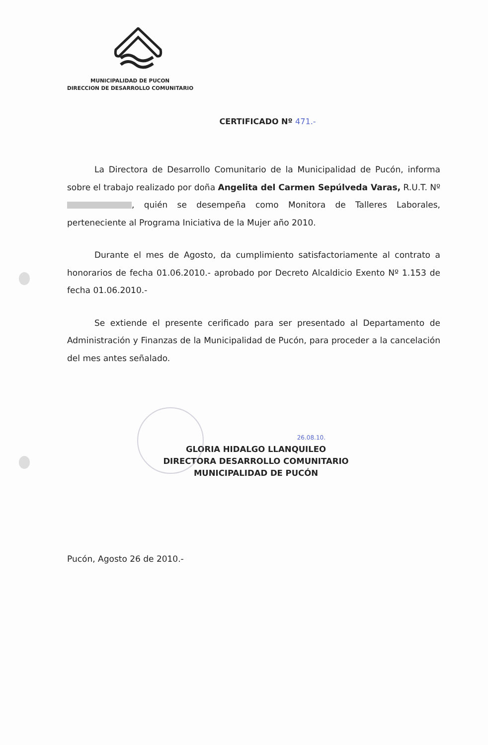MUNICIPALIDAD DE PUCON
DIRECCION DE DESARROLLO COMUNITARIO
CERTIFICADO Nº 471.-
La Directora de Desarrollo Comunitario de la Municipalidad de Pucón, informa sobre el trabajo realizado por doña Angelita del Carmen Sepúlveda Varas, R.U.T. Nº , quién se desempeña como Monitora de Talleres Laborales, perteneciente al Programa Iniciativa de la Mujer año 2010.
Durante el mes de Agosto, da cumplimiento satisfactoriamente al contrato a honorarios de fecha 01.06.2010.- aprobado por Decreto Alcaldicio Exento Nº 1.153 de fecha 01.06.2010.-
Se extiende el presente cerificado para ser presentado al Departamento de Administración y Finanzas de la Municipalidad de Pucón, para proceder a la cancelación del mes antes señalado.
26.08.10.
GLORIA HIDALGO LLANQUILEO
DIRECTORA DESARROLLO COMUNITARIO
MUNICIPALIDAD DE PUCÓN
Pucón, Agosto 26 de 2010.-